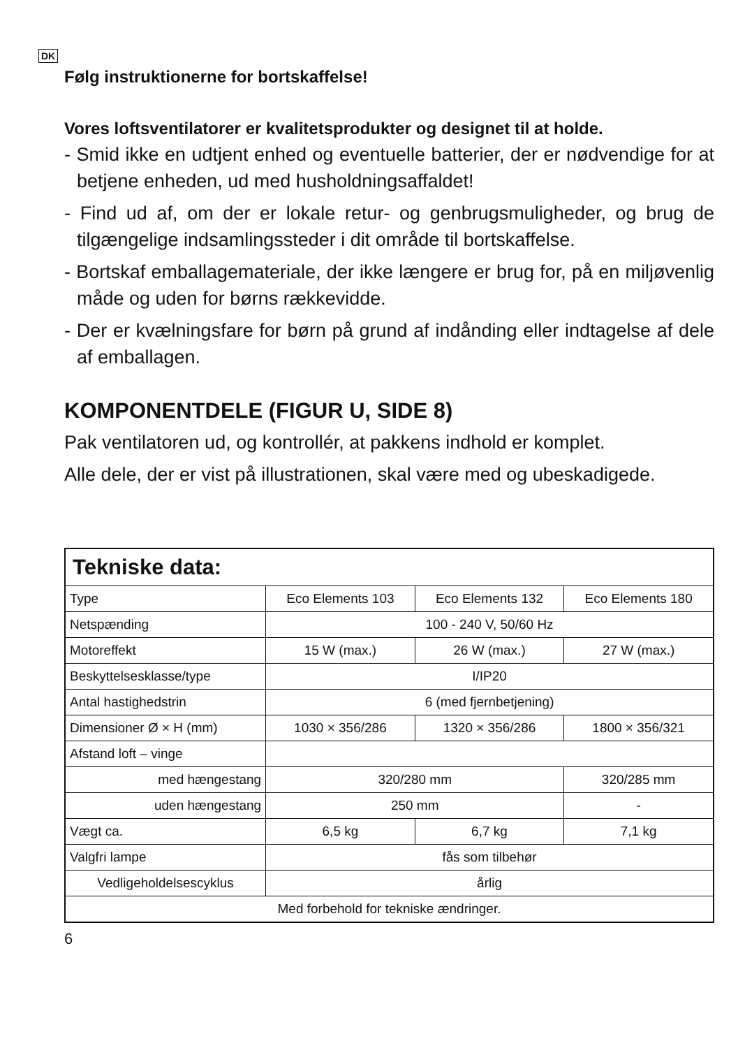DK
Følg instruktionerne for bortskaffelse!
Vores loftsventilatorer er kvalitetsprodukter og designet til at holde.
- Smid ikke en udtjent enhed og eventuelle batterier, der er nødvendige for at betjene enheden, ud med husholdningsaffaldet!
- Find ud af, om der er lokale retur- og genbrugsmuligheder, og brug de tilgængelige indsamlingssteder i dit område til bortskaffelse.
- Bortskaf emballagemateriale, der ikke længere er brug for, på en miljøvenlig måde og uden for børns rækkevidde.
- Der er kvælningsfare for børn på grund af indånding eller indtagelse af dele af emballagen.
KOMPONENTDELE (FIGUR U, SIDE 8)
Pak ventilatoren ud, og kontrollér, at pakkens indhold er komplet.
Alle dele, der er vist på illustrationen, skal være med og ubeskadigede.
| Tekniske data: | | | |
| Type | Eco Elements 103 | Eco Elements 132 | Eco Elements 180 |
| Netspænding | 100 - 240 V, 50/60 Hz | | |
| Motoreffekt | 15 W (max.) | 26 W (max.) | 27 W (max.) |
| Beskyttelsesklasse/type | I/IP20 | | |
| Antal hastighedstrin | 6 (med fjernbetjening) | | |
| Dimensioner Ø × H (mm) | 1030 × 356/286 | 1320 × 356/286 | 1800 × 356/321 |
| Afstand loft – vinge | | | |
| med hængestang | 320/280 mm | | 320/285 mm |
| uden hængestang | 250 mm | | - |
| Vægt ca. | 6,5 kg | 6,7 kg | 7,1 kg |
| Valgfri lampe | fås som tilbehør | | |
| Vedligeholdelsescyklus | årlig | | |
| Med forbehold for tekniske ændringer. | | | |
6